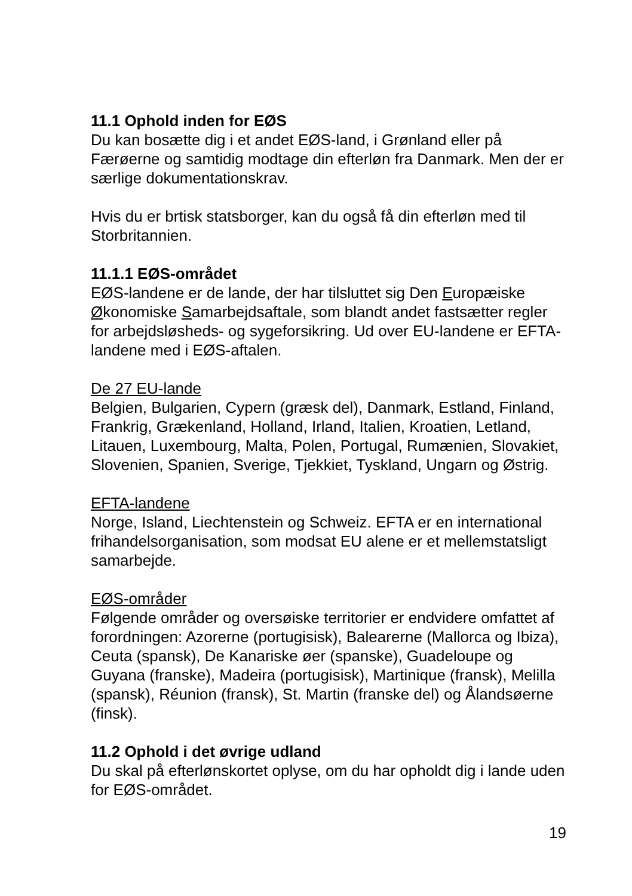11.1 Ophold inden for EØS
Du kan bosætte dig i et andet EØS-land, i Grønland eller på Færøerne og samtidig modtage din efterløn fra Danmark. Men der er særlige dokumentationskrav.
Hvis du er brtisk statsborger, kan du også få din efterløn med til Storbritannien.
11.1.1 EØS-området
EØS-landene er de lande, der har tilsluttet sig Den Europæiske Økonomiske Samarbejdsaftale, som blandt andet fastsætter regler for arbejdsløsheds- og sygeforsikring. Ud over EU-landene er EFTA-landene med i EØS-aftalen.
De 27 EU-lande
Belgien, Bulgarien, Cypern (græsk del), Danmark, Estland, Finland, Frankrig, Grækenland, Holland, Irland, Italien, Kroatien, Letland, Litauen, Luxembourg, Malta, Polen, Portugal, Rumænien, Slovakiet, Slovenien, Spanien, Sverige, Tjekkiet, Tyskland, Ungarn og Østrig.
EFTA-landene
Norge, Island, Liechtenstein og Schweiz. EFTA er en international frihandelsorganisation, som modsat EU alene er et mellemstatsligt samarbejde.
EØS-områder
Følgende områder og oversøiske territorier er endvidere omfattet af forordningen: Azorerne (portugisisk), Balearerne (Mallorca og Ibiza), Ceuta (spansk), De Kanariske øer (spanske), Guadeloupe og Guyana (franske), Madeira (portugisisk), Martinique (fransk), Melilla (spansk), Réunion (fransk), St. Martin (franske del) og Ålandsøerne (finsk).
11.2 Ophold i det øvrige udland
Du skal på efterlønskortet oplyse, om du har opholdt dig i lande uden for EØS-området.
19